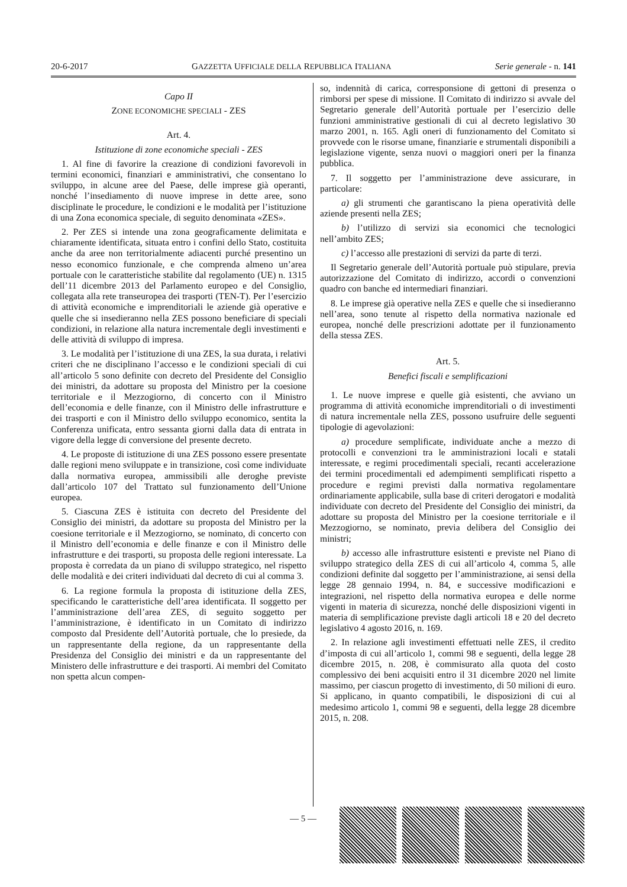20-6-2017 GAZZETTA UFFICIALE DELLA REPUBBLICA ITALIANA Serie generale - n. 141
Capo II
ZONE ECONOMICHE SPECIALI - ZES
Art. 4.
Istituzione di zone economiche speciali - ZES
1. Al fine di favorire la creazione di condizioni favorevoli in termini economici, finanziari e amministrativi, che consentano lo sviluppo, in alcune aree del Paese, delle imprese già operanti, nonché l’insediamento di nuove imprese in dette aree, sono disciplinate le procedure, le condizioni e le modalità per l’istituzione di una Zona economica speciale, di seguito denominata «ZES».
2. Per ZES si intende una zona geograficamente delimitata e chiaramente identificata, situata entro i confini dello Stato, costituita anche da aree non territorialmente adiacenti purché presentino un nesso economico funzionale, e che comprenda almeno un’area portuale con le caratteristiche stabilite dal regolamento (UE) n. 1315 dell’11 dicembre 2013 del Parlamento europeo e del Consiglio, collegata alla rete transeuropea dei trasporti (TEN-T). Per l’esercizio di attività economiche e imprenditoriali le aziende già operative e quelle che si insedieranno nella ZES possono beneficiare di speciali condizioni, in relazione alla natura incrementale degli investimenti e delle attività di sviluppo di impresa.
3. Le modalità per l’istituzione di una ZES, la sua durata, i relativi criteri che ne disciplinano l’accesso e le condizioni speciali di cui all’articolo 5 sono definite con decreto del Presidente del Consiglio dei ministri, da adottare su proposta del Ministro per la coesione territoriale e il Mezzogiorno, di concerto con il Ministro dell’economia e delle finanze, con il Ministro delle infrastrutture e dei trasporti e con il Ministro dello sviluppo economico, sentita la Conferenza unificata, entro sessanta giorni dalla data di entrata in vigore della legge di conversione del presente decreto.
4. Le proposte di istituzione di una ZES possono essere presentate dalle regioni meno sviluppate e in transizione, così come individuate dalla normativa europea, ammissibili alle deroghe previste dall’articolo 107 del Trattato sul funzionamento dell’Unione europea.
5. Ciascuna ZES è istituita con decreto del Presidente del Consiglio dei ministri, da adottare su proposta del Ministro per la coesione territoriale e il Mezzogiorno, se nominato, di concerto con il Ministro dell’economia e delle finanze e con il Ministro delle infrastrutture e dei trasporti, su proposta delle regioni interessate. La proposta è corredata da un piano di sviluppo strategico, nel rispetto delle modalità e dei criteri individuati dal decreto di cui al comma 3.
6. La regione formula la proposta di istituzione della ZES, specificando le caratteristiche dell’area identificata. Il soggetto per l’amministrazione dell’area ZES, di seguito soggetto per l’amministrazione, è identificato in un Comitato di indirizzo composto dal Presidente dell’Autorità portuale, che lo presiede, da un rappresentante della regione, da un rappresentante della Presidenza del Consiglio dei ministri e da un rappresentante del Ministero delle infrastrutture e dei trasporti. Ai membri del Comitato non spetta alcun compen-
so, indennità di carica, corresponsione di gettoni di presenza o rimborsi per spese di missione. Il Comitato di indirizzo si avvale del Segretario generale dell’Autorità portuale per l’esercizio delle funzioni amministrative gestionali di cui al decreto legislativo 30 marzo 2001, n. 165. Agli oneri di funzionamento del Comitato si provvede con le risorse umane, finanziarie e strumentali disponibili a legislazione vigente, senza nuovi o maggiori oneri per la finanza pubblica.
7. Il soggetto per l’amministrazione deve assicurare, in particolare:
a) gli strumenti che garantiscano la piena operatività delle aziende presenti nella ZES;
b) l’utilizzo di servizi sia economici che tecnologici nell’ambito ZES;
c) l’accesso alle prestazioni di servizi da parte di terzi.
Il Segretario generale dell’Autorità portuale può stipulare, previa autorizzazione del Comitato di indirizzo, accordi o convenzioni quadro con banche ed intermediari finanziari.
8. Le imprese già operative nella ZES e quelle che si insedieranno nell’area, sono tenute al rispetto della normativa nazionale ed europea, nonché delle prescrizioni adottate per il funzionamento della stessa ZES.
Art. 5.
Benefici fiscali e semplificazioni
1. Le nuove imprese e quelle già esistenti, che avviano un programma di attività economiche imprenditoriali o di investimenti di natura incrementale nella ZES, possono usufruire delle seguenti tipologie di agevolazioni:
a) procedure semplificate, individuate anche a mezzo di protocolli e convenzioni tra le amministrazioni locali e statali interessate, e regimi procedimentali speciali, recanti accelerazione dei termini procedimentali ed adempimenti semplificati rispetto a procedure e regimi previsti dalla normativa regolamentare ordinariamente applicabile, sulla base di criteri derogatori e modalità individuate con decreto del Presidente del Consiglio dei ministri, da adottare su proposta del Ministro per la coesione territoriale e il Mezzogiorno, se nominato, previa delibera del Consiglio dei ministri;
b) accesso alle infrastrutture esistenti e previste nel Piano di sviluppo strategico della ZES di cui all’articolo 4, comma 5, alle condizioni definite dal soggetto per l’amministrazione, ai sensi della legge 28 gennaio 1994, n. 84, e successive modificazioni e integrazioni, nel rispetto della normativa europea e delle norme vigenti in materia di sicurezza, nonché delle disposizioni vigenti in materia di semplificazione previste dagli articoli 18 e 20 del decreto legislativo 4 agosto 2016, n. 169.
2. In relazione agli investimenti effettuati nelle ZES, il credito d’imposta di cui all’articolo 1, commi 98 e seguenti, della legge 28 dicembre 2015, n. 208, è commisurato alla quota del costo complessivo dei beni acquisiti entro il 31 dicembre 2020 nel limite massimo, per ciascun progetto di investimento, di 50 milioni di euro. Si applicano, in quanto compatibili, le disposizioni di cui al medesimo articolo 1, commi 98 e seguenti, della legge 28 dicembre 2015, n. 208.
— 5 —